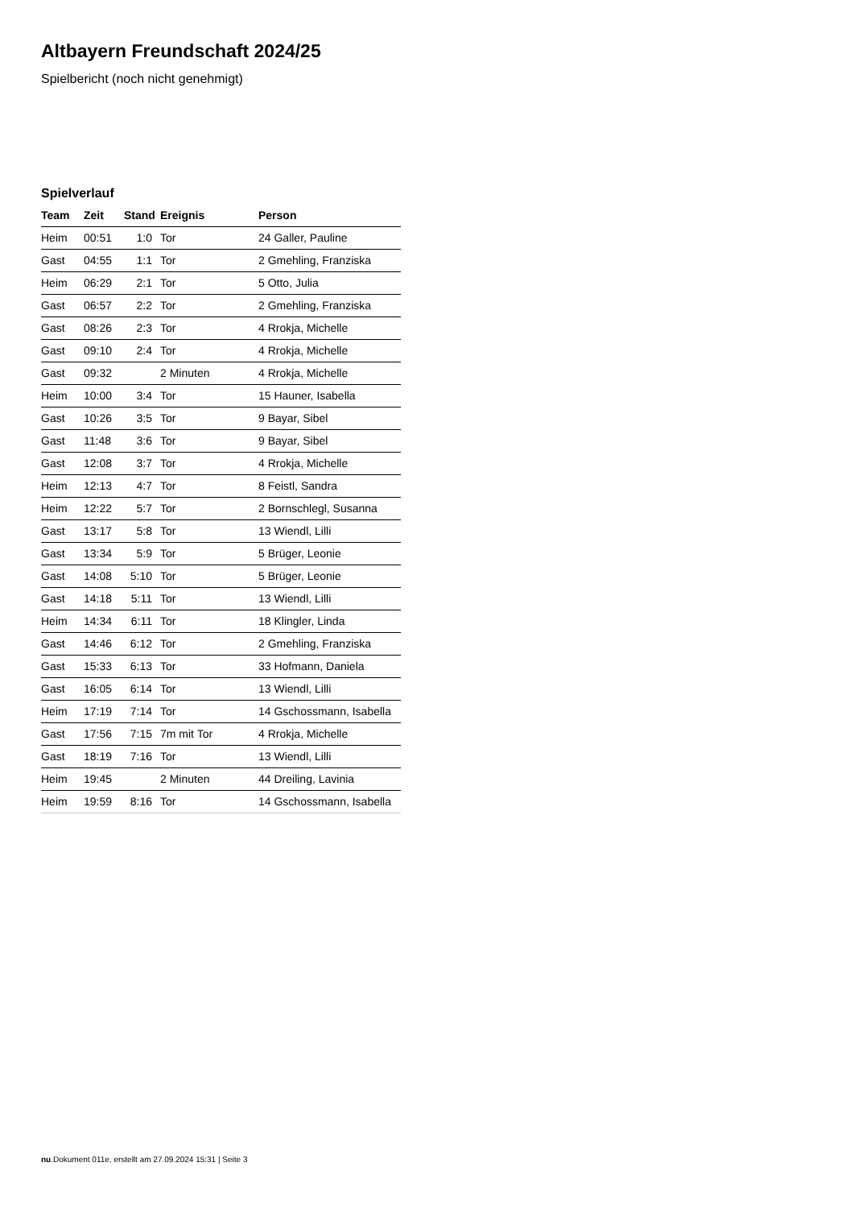Altbayern Freundschaft 2024/25
Spielbericht (noch nicht genehmigt)
Spielverlauf
| Team | Zeit | Stand | Ereignis | Person |
| --- | --- | --- | --- | --- |
| Heim | 00:51 | 1:0 | Tor | 24 Galler, Pauline |
| Gast | 04:55 | 1:1 | Tor | 2 Gmehling, Franziska |
| Heim | 06:29 | 2:1 | Tor | 5 Otto, Julia |
| Gast | 06:57 | 2:2 | Tor | 2 Gmehling, Franziska |
| Gast | 08:26 | 2:3 | Tor | 4 Rrokja, Michelle |
| Gast | 09:10 | 2:4 | Tor | 4 Rrokja, Michelle |
| Gast | 09:32 | | 2 Minuten | 4 Rrokja, Michelle |
| Heim | 10:00 | 3:4 | Tor | 15 Hauner, Isabella |
| Gast | 10:26 | 3:5 | Tor | 9 Bayar, Sibel |
| Gast | 11:48 | 3:6 | Tor | 9 Bayar, Sibel |
| Gast | 12:08 | 3:7 | Tor | 4 Rrokja, Michelle |
| Heim | 12:13 | 4:7 | Tor | 8 Feistl, Sandra |
| Heim | 12:22 | 5:7 | Tor | 2 Bornschlegl, Susanna |
| Gast | 13:17 | 5:8 | Tor | 13 Wiendl, Lilli |
| Gast | 13:34 | 5:9 | Tor | 5 Brüger, Leonie |
| Gast | 14:08 | 5:10 | Tor | 5 Brüger, Leonie |
| Gast | 14:18 | 5:11 | Tor | 13 Wiendl, Lilli |
| Heim | 14:34 | 6:11 | Tor | 18 Klingler, Linda |
| Gast | 14:46 | 6:12 | Tor | 2 Gmehling, Franziska |
| Gast | 15:33 | 6:13 | Tor | 33 Hofmann, Daniela |
| Gast | 16:05 | 6:14 | Tor | 13 Wiendl, Lilli |
| Heim | 17:19 | 7:14 | Tor | 14 Gschossmann, Isabella |
| Gast | 17:56 | 7:15 | 7m mit Tor | 4 Rrokja, Michelle |
| Gast | 18:19 | 7:16 | Tor | 13 Wiendl, Lilli |
| Heim | 19:45 | | 2 Minuten | 44 Dreiling, Lavinia |
| Heim | 19:59 | 8:16 | Tor | 14 Gschossmann, Isabella |
nu.Dokument 011e, erstellt am 27.09.2024 15:31 | Seite 3